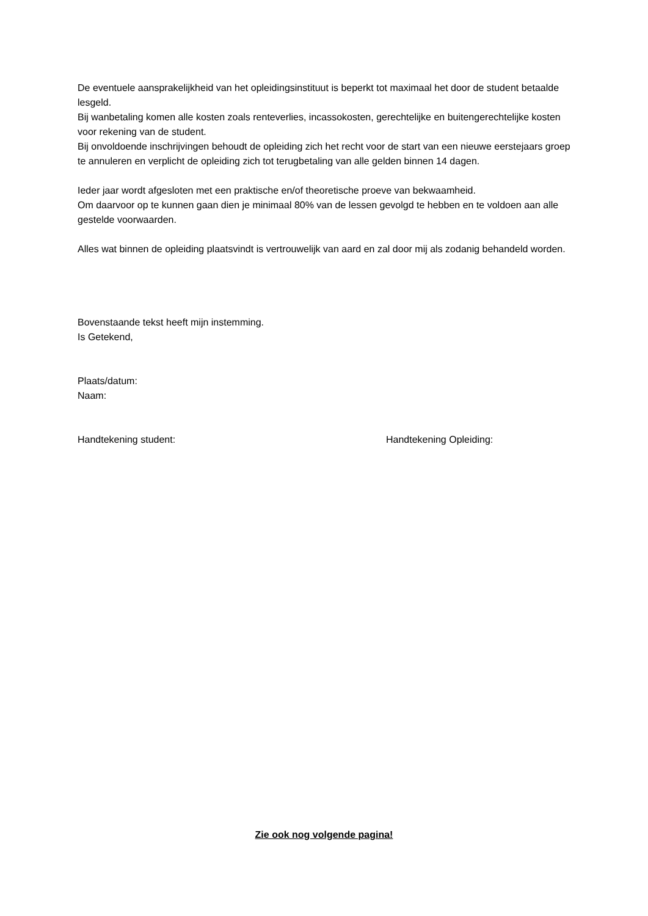De eventuele aansprakelijkheid van het opleidingsinstituut is beperkt tot maximaal het door de student betaalde lesgeld.
Bij wanbetaling komen alle kosten zoals renteverlies, incassokosten, gerechtelijke en buitengerechtelijke kosten voor rekening van de student.
Bij onvoldoende inschrijvingen behoudt de opleiding zich het recht voor de start van een nieuwe eerstejaars groep te annuleren en verplicht de opleiding zich tot terugbetaling van alle gelden binnen 14 dagen.
Ieder jaar wordt afgesloten met een praktische en/of theoretische proeve van bekwaamheid.
Om daarvoor op te kunnen gaan dien je minimaal 80% van de lessen gevolgd te hebben en te voldoen aan alle gestelde voorwaarden.
Alles wat binnen de opleiding plaatsvindt is vertrouwelijk van aard en zal door mij als zodanig behandeld worden.
Bovenstaande tekst heeft mijn instemming.
Is Getekend,
Plaats/datum:
Naam:
Handtekening student: Handtekening Opleiding:
Zie ook nog volgende pagina!